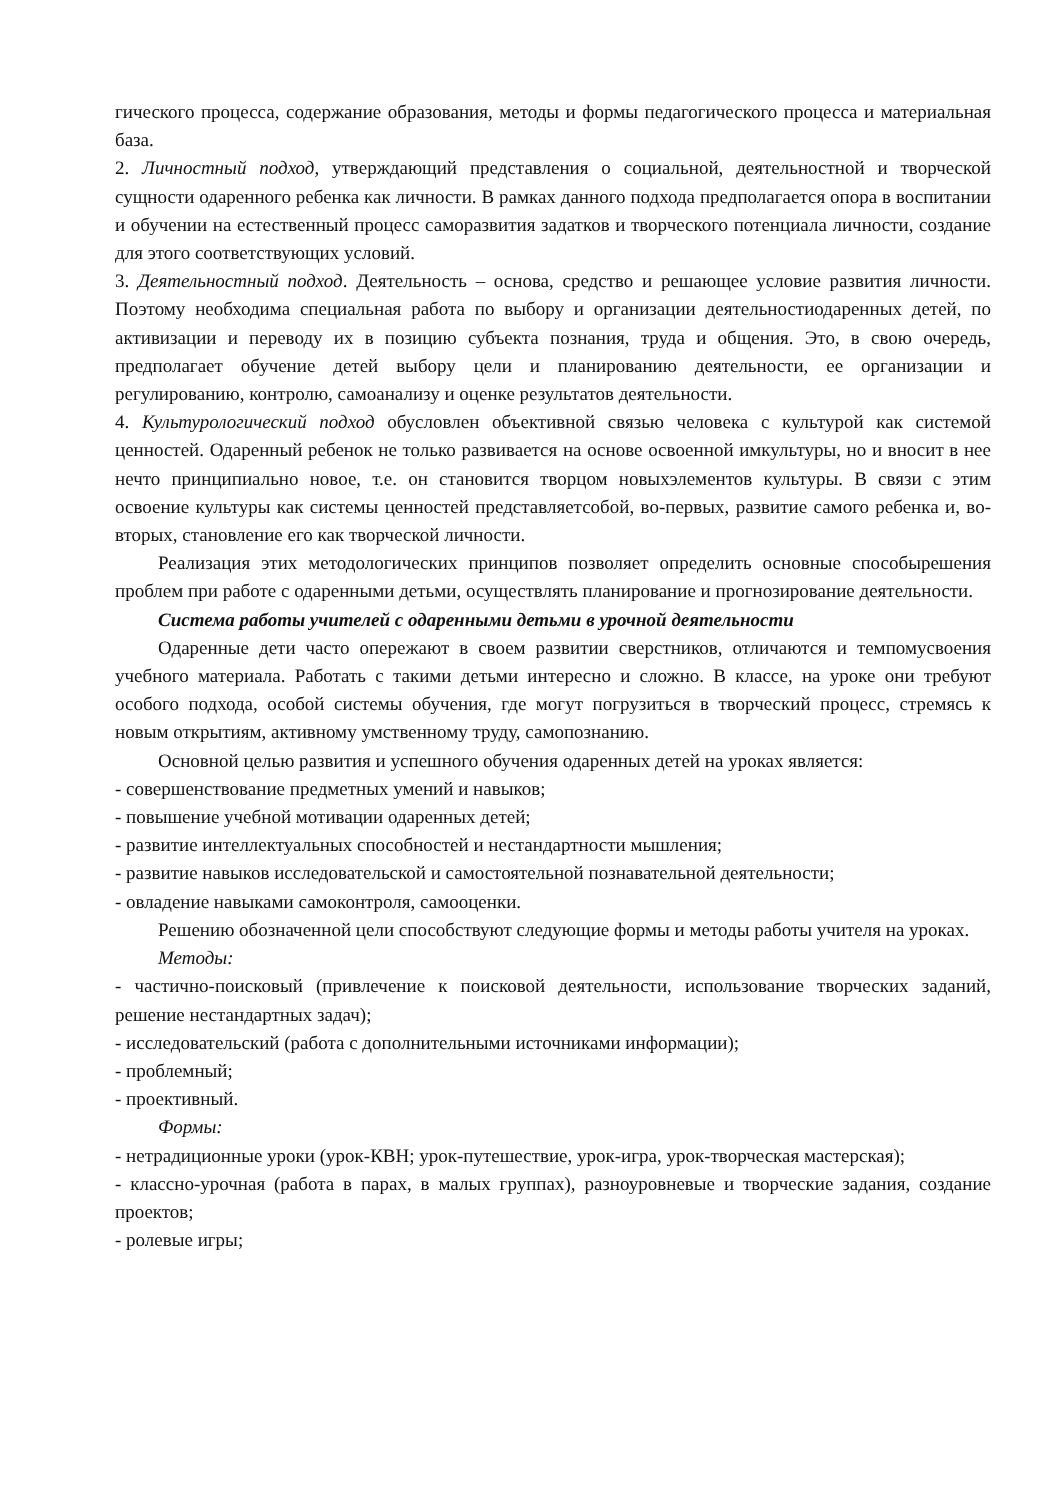гического процесса, содержание образования, методы и формы педагогического процесса и материальная база.
2. Личностный подход, утверждающий представления о социальной, деятельностной и творческой сущности одаренного ребенка как личности. В рамках данного подхода предполагается опора в воспитании и обучении на естественный процесс саморазвития задатков и творческого потенциала личности, создание для этого соответствующих условий.
3. Деятельностный подход. Деятельность – основа, средство и решающее условие развития личности. Поэтому необходима специальная работа по выбору и организации деятельностиодаренных детей, по активизации и переводу их в позицию субъекта познания, труда и общения. Это, в свою очередь, предполагает обучение детей выбору цели и планированию деятельности, ее организации и регулированию, контролю, самоанализу и оценке результатов деятельности.
4. Культурологический подход обусловлен объективной связью человека с культурой как системой ценностей. Одаренный ребенок не только развивается на основе освоенной имкультуры, но и вносит в нее нечто принципиально новое, т.е. он становится творцом новыхэлементов культуры. В связи с этим освоение культуры как системы ценностей представляетсобой, во-первых, развитие самого ребенка и, во-вторых, становление его как творческой личности.
Реализация этих методологических принципов позволяет определить основные способырешения проблем при работе с одаренными детьми, осуществлять планирование и прогнозирование деятельности.
Система работы учителей с одаренными детьми в урочной деятельности
Одаренные дети часто опережают в своем развитии сверстников, отличаются и темпомусвоения учебного материала. Работать с такими детьми интересно и сложно. В классе, на уроке они требуют особого подхода, особой системы обучения, где могут погрузиться в творческий процесс, стремясь к новым открытиям, активному умственному труду, самопознанию.
Основной целью развития и успешного обучения одаренных детей на уроках является:
- совершенствование предметных умений и навыков;
- повышение учебной мотивации одаренных детей;
- развитие интеллектуальных способностей и нестандартности мышления;
- развитие навыков исследовательской и самостоятельной познавательной деятельности;
- овладение навыками самоконтроля, самооценки.
Решению обозначенной цели способствуют следующие формы и методы работы учителя на уроках.
Методы:
- частично-поисковый (привлечение к поисковой деятельности, использование творческих заданий, решение нестандартных задач);
- исследовательский (работа с дополнительными источниками информации);
- проблемный;
- проективный.
Формы:
- нетрадиционные уроки (урок-КВН; урок-путешествие, урок-игра, урок-творческая мастерская);
- классно-урочная (работа в парах, в малых группах), разноуровневые и творческие задания, создание проектов;
- ролевые игры;